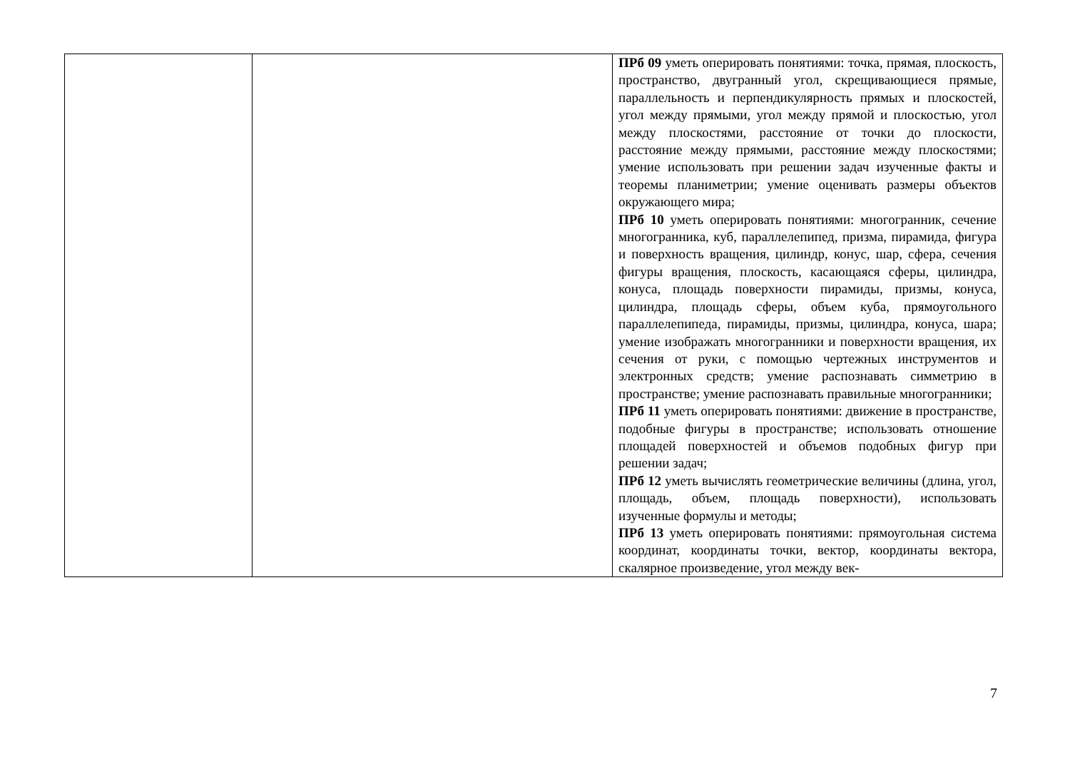| | | ПРб 09 уметь оперировать понятиями: точка, прямая, плоскость, пространство, двугранный угол, скрещиваю­щиеся прямые, параллельность и перпендикулярность прямых и плоскостей, угол между прямыми, угол между прямой и плоскостью, угол между плоскостями, расстоя­ние от точки до плоскости, расстояние между прямыми, расстояние между плоскостями; умение использовать при решении задач изученные факты и теоремы плани­метрии; умение оценивать размеры объектов окружаю­щего мира; ПРб 10 уметь оперировать понятиями: многогранник, сечение многогранника, куб, параллелепипед, призма, пирамида, фигура и поверхность вращения, цилиндр, ко­нус, шар, сфера, сечения фигуры вращения, плоскость, касающаяся сферы, цилиндра, конуса, площадь поверх­ности пирамиды, призмы, конуса, цилиндра, площадь сферы, объем куба, прямоугольного параллелепипеда, пирамиды, призмы, цилиндра, конуса, шара; умение изображать многогранники и поверхности вращения, их сечения от руки, с помощью чертежных инструментов и электронных средств; умение распознавать симметрию в пространстве; умение распознавать правильные много­гранники; ПРб 11 уметь оперировать понятиями: движение в про­странстве, подобные фигуры в пространстве; использо­вать отношение площадей поверхностей и объемов по­добных фигур при решении задач; ПРб 12 уметь вычислять геометрические величины (длина, угол, площадь, объем, площадь поверхности), ис­пользовать изученные формулы и методы; ПРб 13 уметь оперировать понятиями: прямоугольная система координат, координаты точки, вектор, коорди­наты вектора, скалярное произведение, угол между век- |
7